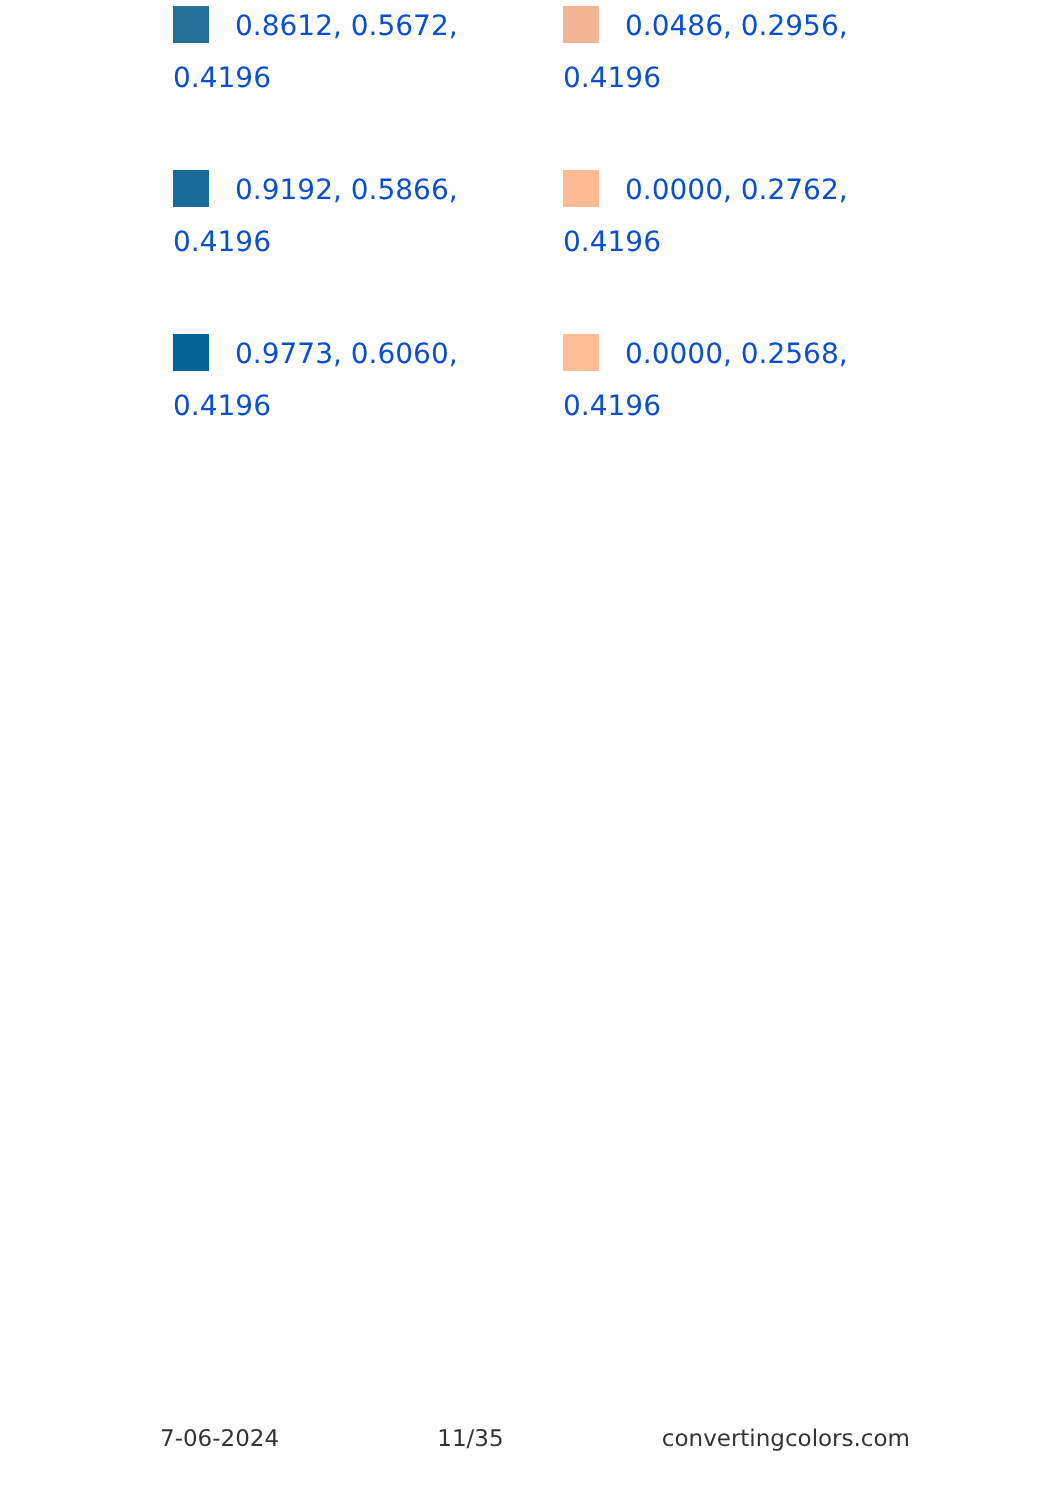0.8612, 0.5672, 0.4196
0.0486, 0.2956, 0.4196
0.9192, 0.5866, 0.4196
0.0000, 0.2762, 0.4196
0.9773, 0.6060, 0.4196
0.0000, 0.2568, 0.4196
7-06-2024 11/35 convertingcolors.com